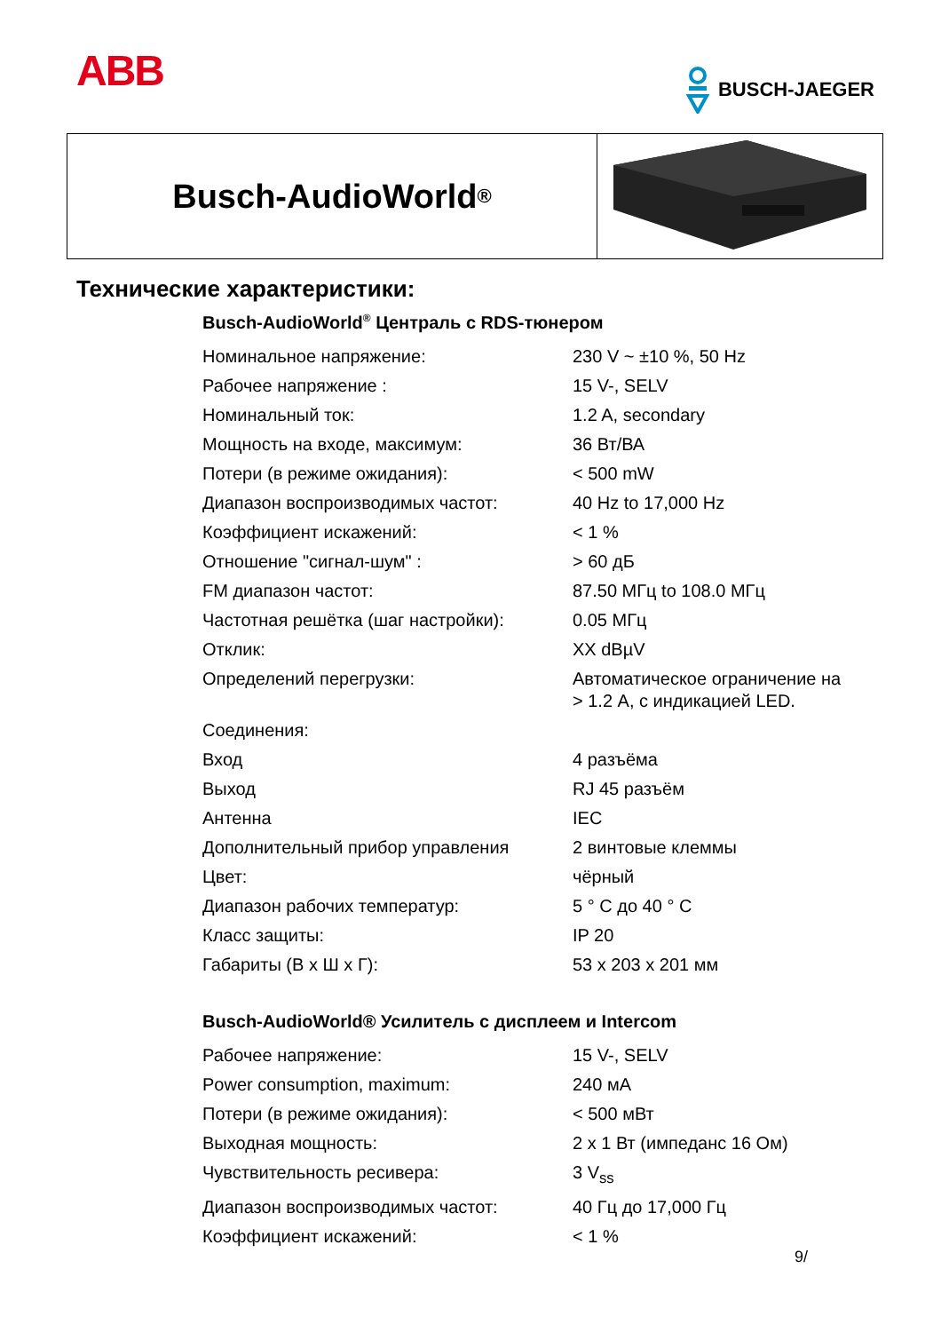ABB
BUSCH-JAEGER
Busch-AudioWorld<sup>®</sup>
Технические характеристики:
Busch-AudioWorld<sup>®</sup> Централь с RDS-тюнером
| Номинальное напряжение: | 230 V ~ ±10 %, 50 Hz |
| Рабочее напряжение : | 15 V-, SELV |
| Номинальный ток: | 1.2 A, secondary |
| Мощность на входе, максимум: | 36 Вт/ВА |
| Потери (в режиме ожидания): | < 500 mW |
| Диапазон воспроизводимых частот: | 40 Hz to 17,000 Hz |
| Коэффициент искажений: | < 1 % |
| Отношение "сигнал-шум" : | > 60 дБ |
| FM диапазон частот: | 87.50 МГц to 108.0 МГц |
| Частотная решётка (шаг настройки): | 0.05 МГц |
| Отклик: | XX dBµV |
| Определений перегрузки: | Автоматическое ограничение на > 1.2 A, с индикацией LED. |
| Соединения: | |
| Вход | 4 разъёма |
| Выход | RJ 45 разъём |
| Антенна | IEC |
| Дополнительный прибор управления | 2 винтовые клеммы |
| Цвет: | чёрный |
| Диапазон рабочих температур: | 5 ° C до 40 ° C |
| Класс защиты: | IP 20 |
| Габариты (В x Ш x Г): | 53 x 203 x 201 мм |
Busch-AudioWorld® Усилитель с дисплеем и Intercom
| Рабочее напряжение: | 15 V-, SELV |
| Power consumption, maximum: | 240 мА |
| Потери (в режиме ожидания): | < 500 мВт |
| Выходная мощность: | 2 x 1 Вт (импеданс 16 Ом) |
| Чувствительность ресивера: | 3 V<sub>ss</sub> |
| Диапазон воспроизводимых частот: | 40 Гц до 17,000 Гц |
| Коэффициент искажений: | < 1 % |
9/